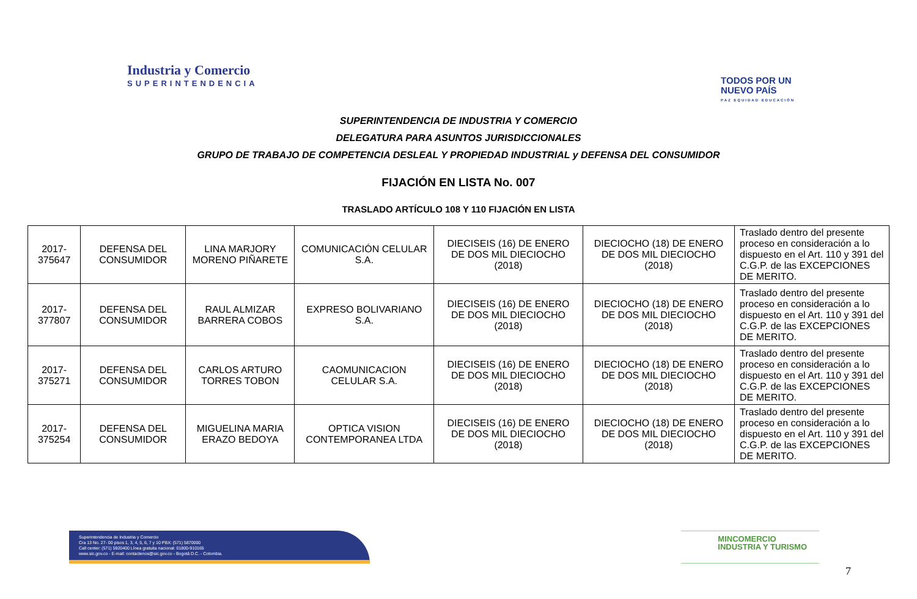Industria y Comercio
SUPERINTENDENCIA
TODOS POR UN
NUEVO PAÍS
PAZ EQUIDAD EDUCACIÓN
SUPERINTENDENCIA DE INDUSTRIA Y COMERCIO
DELEGATURA PARA ASUNTOS JURISDICCIONALES
GRUPO DE TRABAJO DE COMPETENCIA DESLEAL Y PROPIEDAD INDUSTRIAL y DEFENSA DEL CONSUMIDOR
FIJACIÓN EN LISTA No. 007
TRASLADO ARTÍCULO 108 Y 110 FIJACIÓN EN LISTA
| 2017-375647 | DEFENSA DEL CONSUMIDOR | LINA MARJORY MORENO PIÑARETE | COMUNICACIÓN CELULAR S.A. | DIECISEIS (16) DE ENERO DE DOS MIL DIECIOCHO (2018) | DIECIOCHO (18) DE ENERO DE DOS MIL DIECIOCHO (2018) | Traslado dentro del presente proceso en consideración a lo dispuesto en el Art. 110 y 391 del C.G.P. de las EXCEPCIONES DE MERITO. |
| 2017-377807 | DEFENSA DEL CONSUMIDOR | RAUL ALMIZAR BARRERA COBOS | EXPRESO BOLIVARIANO S.A. | DIECISEIS (16) DE ENERO DE DOS MIL DIECIOCHO (2018) | DIECIOCHO (18) DE ENERO DE DOS MIL DIECIOCHO (2018) | Traslado dentro del presente proceso en consideración a lo dispuesto en el Art. 110 y 391 del C.G.P. de las EXCEPCIONES DE MERITO. |
| 2017-375271 | DEFENSA DEL CONSUMIDOR | CARLOS ARTURO TORRES TOBON | CAOMUNICACION CELULAR S.A. | DIECISEIS (16) DE ENERO DE DOS MIL DIECIOCHO (2018) | DIECIOCHO (18) DE ENERO DE DOS MIL DIECIOCHO (2018) | Traslado dentro del presente proceso en consideración a lo dispuesto en el Art. 110 y 391 del C.G.P. de las EXCEPCIONES DE MERITO. |
| 2017-375254 | DEFENSA DEL CONSUMIDOR | MIGUELINA MARIA ERAZO BEDOYA | OPTICA VISION CONTEMPORANEA LTDA | DIECISEIS (16) DE ENERO DE DOS MIL DIECIOCHO (2018) | DIECIOCHO (18) DE ENERO DE DOS MIL DIECIOCHO (2018) | Traslado dentro del presente proceso en consideración a lo dispuesto en el Art. 110 y 391 del C.G.P. de las EXCEPCIONES DE MERITO. |
Superintendencia de Industria y Comercio
Cra 13 No. 27- 00 pisos 1, 3, 4, 5, 6, 7 y 10 PBX: (571) 5870000
Call center: (571) 5920400 Línea gratuita nacional: 01800-910165
www.sic.gov.co - E-mail: contactenos@sic.gov.co - Bogotá D.C. - Colombia.
MINCOMERCIO
INDUSTRIA Y TURISMO
7